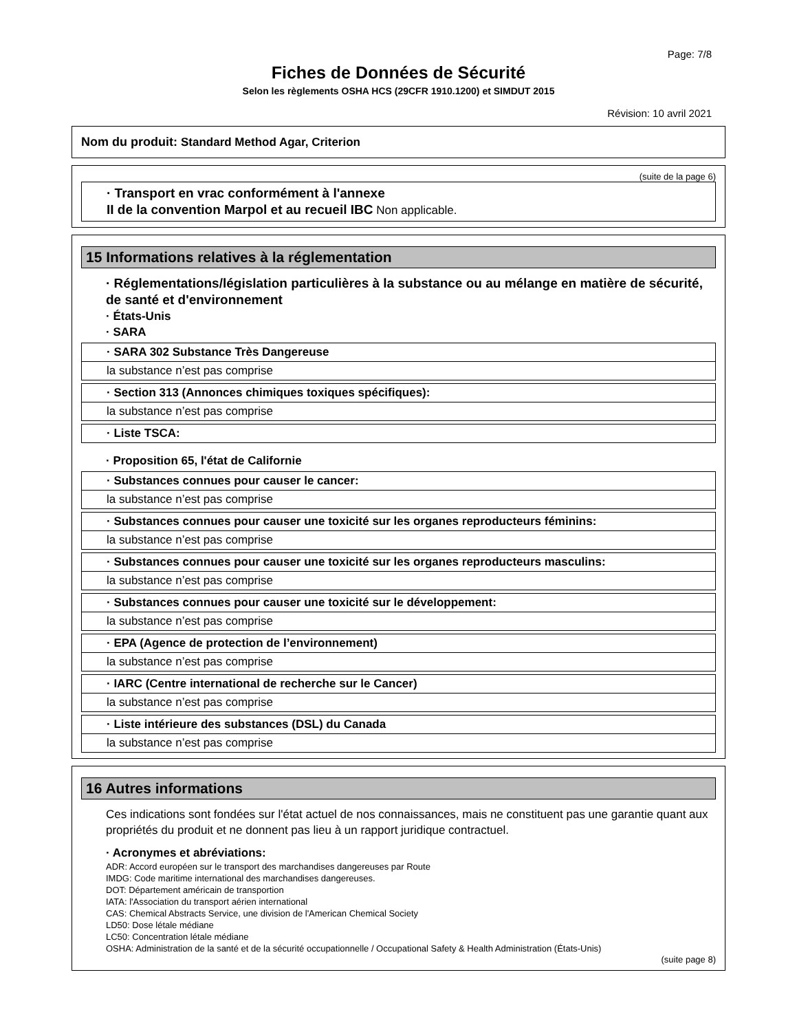Page: 7/8
Fiches de Données de Sécurité
Selon les règlements OSHA HCS (29CFR 1910.1200) et SIMDUT 2015
Révision: 10 avril 2021
Nom du produit: Standard Method Agar, Criterion
(suite de la page 6)
· Transport en vrac conformément à l'annexe
II de la convention Marpol et au recueil IBC Non applicable.
15 Informations relatives à la réglementation
· Réglementations/législation particulières à la substance ou au mélange en matière de sécurité, de santé et d'environnement
· États-Unis
· SARA
· SARA 302 Substance Très Dangereuse
la substance n’est pas comprise
· Section 313 (Annonces chimiques toxiques spécifiques):
la substance n’est pas comprise
· Liste TSCA:
· Proposition 65, l'état de Californie
· Substances connues pour causer le cancer:
la substance n’est pas comprise
· Substances connues pour causer une toxicité sur les organes reproducteurs féminins:
la substance n’est pas comprise
· Substances connues pour causer une toxicité sur les organes reproducteurs masculins:
la substance n’est pas comprise
· Substances connues pour causer une toxicité sur le développement:
la substance n’est pas comprise
· EPA (Agence de protection de l’environnement)
la substance n’est pas comprise
· IARC (Centre international de recherche sur le Cancer)
la substance n’est pas comprise
· Liste intérieure des substances (DSL) du Canada
la substance n’est pas comprise
16 Autres informations
Ces indications sont fondées sur l'état actuel de nos connaissances, mais ne constituent pas une garantie quant aux propriétés du produit et ne donnent pas lieu à un rapport juridique contractuel.
· Acronymes et abréviations:
ADR: Accord européen sur le transport des marchandises dangereuses par Route
IMDG: Code maritime international des marchandises dangereuses.
DOT: Département américain de transportion
IATA: l'Association du transport aérien international
CAS: Chemical Abstracts Service, une division de l'American Chemical Society
LD50: Dose létale médiane
LC50: Concentration létale médiane
OSHA: Administration de la santé et de la sécurité occupationnelle / Occupational Safety & Health Administration (États-Unis)
(suite page 8)